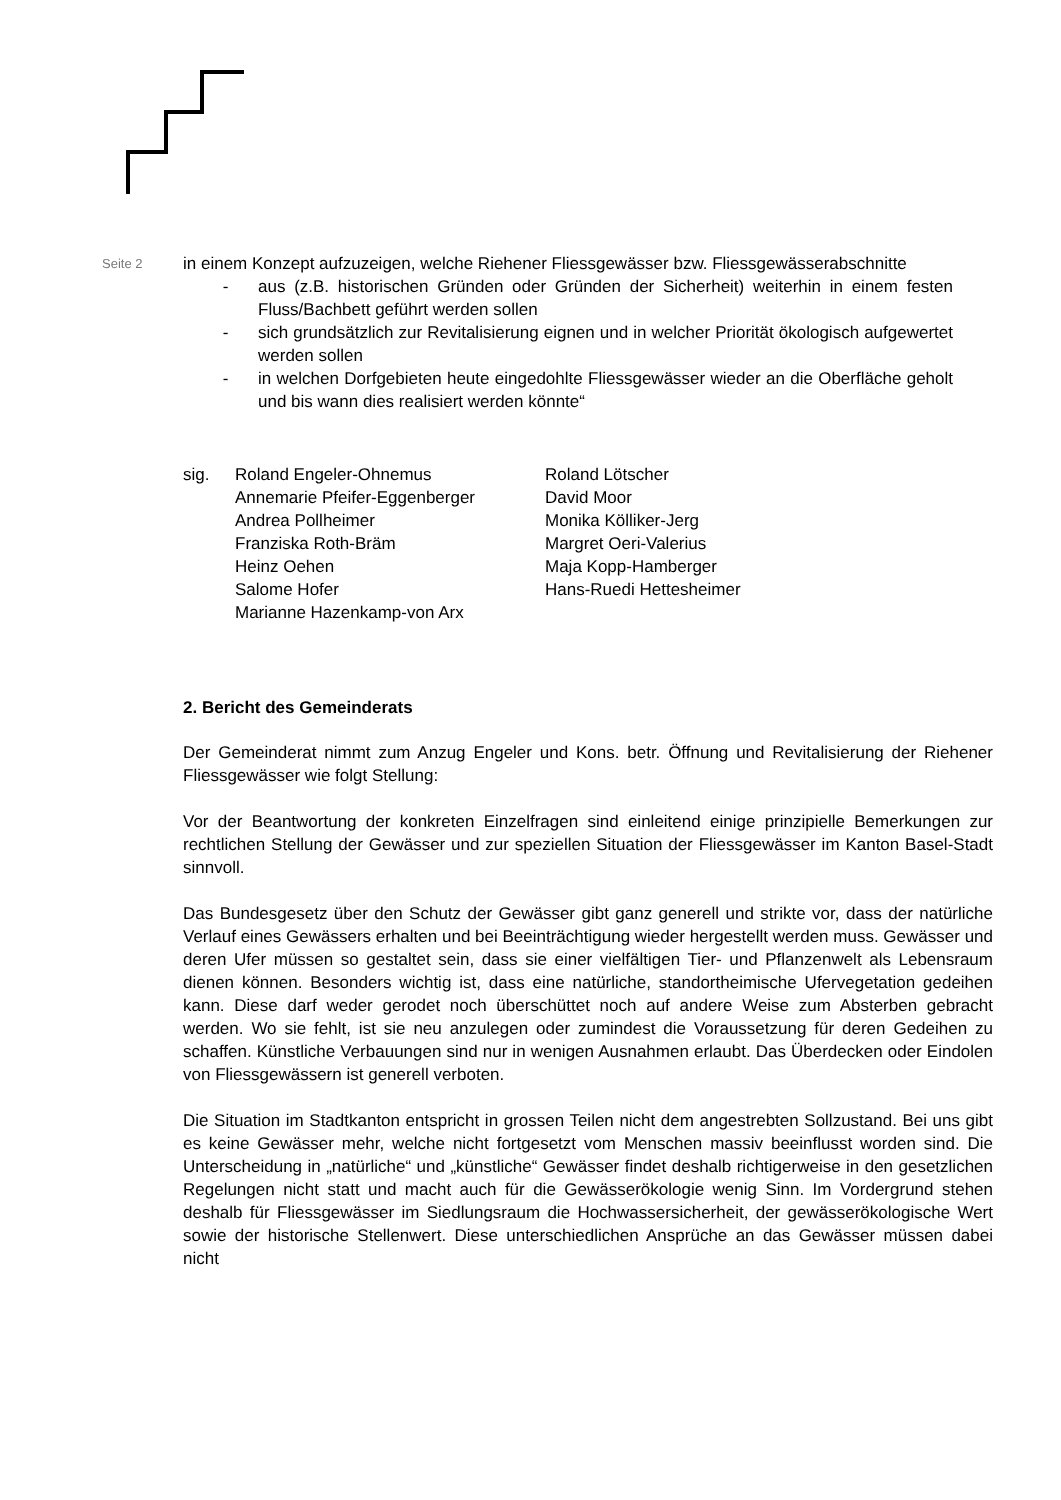Seite 2
in einem Konzept aufzuzeigen, welche Riehener Fliessgewässer bzw. Fliessgewässer­abschnitte
- aus (z.B. historischen Gründen oder Gründen der Sicherheit) weiterhin in einem festen Fluss/Bachbett geführt werden sollen
- sich grundsätzlich zur Revitalisierung eignen und in welcher Priorität ökologisch aufgewertet werden sollen
- in welchen Dorfgebieten heute eingedohlte Fliessgewässer wieder an die Ober­fläche geholt und bis wann dies realisiert werden könnte“
sig. Roland Engeler-Ohnemus
Annemarie Pfeifer-Eggenberger
Andrea Pollheimer
Franziska Roth-Bräm
Heinz Oehen
Salome Hofer
Marianne Hazenkamp-von Arx
Roland Lötscher
David Moor
Monika Kölliker-Jerg
Margret Oeri-Valerius
Maja Kopp-Hamberger
Hans-Ruedi Hettesheimer
2. Bericht des Gemeinderats
Der Gemeinderat nimmt zum Anzug Engeler und Kons. betr. Öffnung und Revitalisierung der Riehener Fliessgewässer wie folgt Stellung:
Vor der Beantwortung der konkreten Einzelfragen sind einleitend einige prinzipielle Bemer­kungen zur rechtlichen Stellung der Gewässer und zur speziellen Situation der Fliessgewäs­ser im Kanton Basel-Stadt sinnvoll.
Das Bundesgesetz über den Schutz der Gewässer gibt ganz generell und strikte vor, dass der natürliche Verlauf eines Gewässers erhalten und bei Beeinträchtigung wieder hergestellt werden muss. Gewässer und deren Ufer müssen so gestaltet sein, dass sie einer vielfältigen Tier- und Pflanzenwelt als Lebensraum dienen können. Besonders wichtig ist, dass eine natürliche, standortheimische Ufervegetation gedeihen kann. Diese darf weder gerodet noch überschüttet noch auf andere Weise zum Absterben gebracht werden. Wo sie fehlt, ist sie neu anzulegen oder zumindest die Voraussetzung für deren Gedeihen zu schaffen. Künstli­che Verbauungen sind nur in wenigen Ausnahmen erlaubt. Das Überdecken oder Eindolen von Fliessgewässern ist generell verboten.
Die Situation im Stadtkanton entspricht in grossen Teilen nicht dem angestrebten Sollzu­stand. Bei uns gibt es keine Gewässer mehr, welche nicht fortgesetzt vom Menschen mas­siv beeinflusst worden sind. Die Unterscheidung in „natürliche“ und „künstliche“ Gewässer findet deshalb richtigerweise in den gesetzlichen Regelungen nicht statt und macht auch für die Gewässerökologie wenig Sinn. Im Vordergrund stehen deshalb für Fliessgewässer im Siedlungsraum die Hochwassersicherheit, der gewässerökologische Wert sowie der histori­sche Stellenwert. Diese unterschiedlichen Ansprüche an das Gewässer müssen dabei nicht